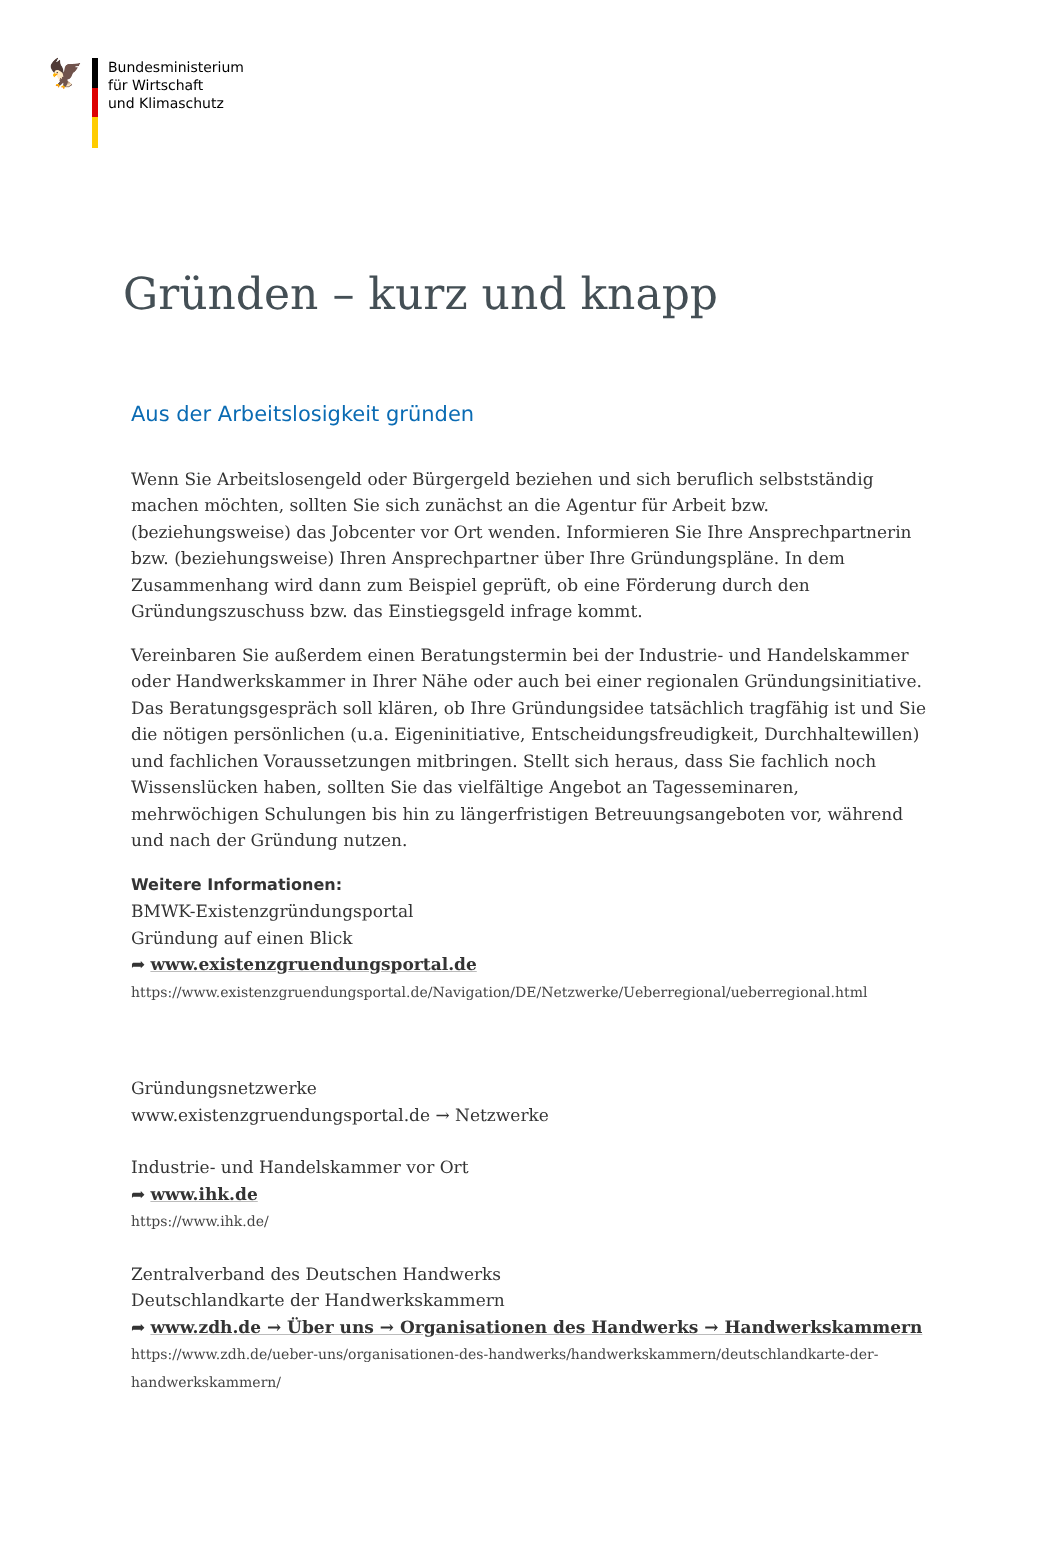🦅
Bundesministerium
für Wirtschaft
und Klimaschutz
Gründen – kurz und knapp
Aus der Arbeitslosigkeit gründen
Wenn Sie Arbeitslosengeld oder Bürgergeld beziehen und sich beruflich selbstständig machen möchten, sollten Sie sich zunächst an die Agentur für Arbeit bzw. (beziehungsweise) das Jobcenter vor Ort wenden. Informieren Sie Ihre Ansprechpartnerin bzw. (beziehungsweise) Ihren Ansprechpartner über Ihre Gründungspläne. In dem Zusammenhang wird dann zum Beispiel geprüft, ob eine Förderung durch den Gründungszuschuss bzw. das Einstiegsgeld infrage kommt.
Vereinbaren Sie außerdem einen Beratungstermin bei der Industrie- und Handelskammer oder Handwerkskammer in Ihrer Nähe oder auch bei einer regionalen Gründungsinitiative. Das Beratungsgespräch soll klären, ob Ihre Gründungsidee tatsächlich tragfähig ist und Sie die nötigen persönlichen (u.a. Eigeninitiative, Entscheidungsfreudigkeit, Durchhaltewillen) und fachlichen Voraussetzungen mitbringen. Stellt sich heraus, dass Sie fachlich noch Wissenslücken haben, sollten Sie das vielfältige Angebot an Tagesseminaren, mehrwöchigen Schulungen bis hin zu längerfristigen Betreuungsangeboten vor, während und nach der Gründung nutzen.
Weitere Informationen:
BMWK-Existenzgründungsportal
Gründung auf einen Blick
➦ www.existenzgruendungsportal.de
https://www.existenzgruendungsportal.de/Navigation/DE/Netzwerke/Ueberregional/ueberregional.html
Gründungsnetzwerke
www.existenzgruendungsportal.de → Netzwerke
Industrie- und Handelskammer vor Ort
➦ www.ihk.de
https://www.ihk.de/
Zentralverband des Deutschen Handwerks
Deutschlandkarte der Handwerkskammern
➦ www.zdh.de → Über uns → Organisationen des Handwerks → Handwerkskammern
https://www.zdh.de/ueber-uns/organisationen-des-handwerks/handwerkskammern/deutschlandkarte-der-handwerkskammern/